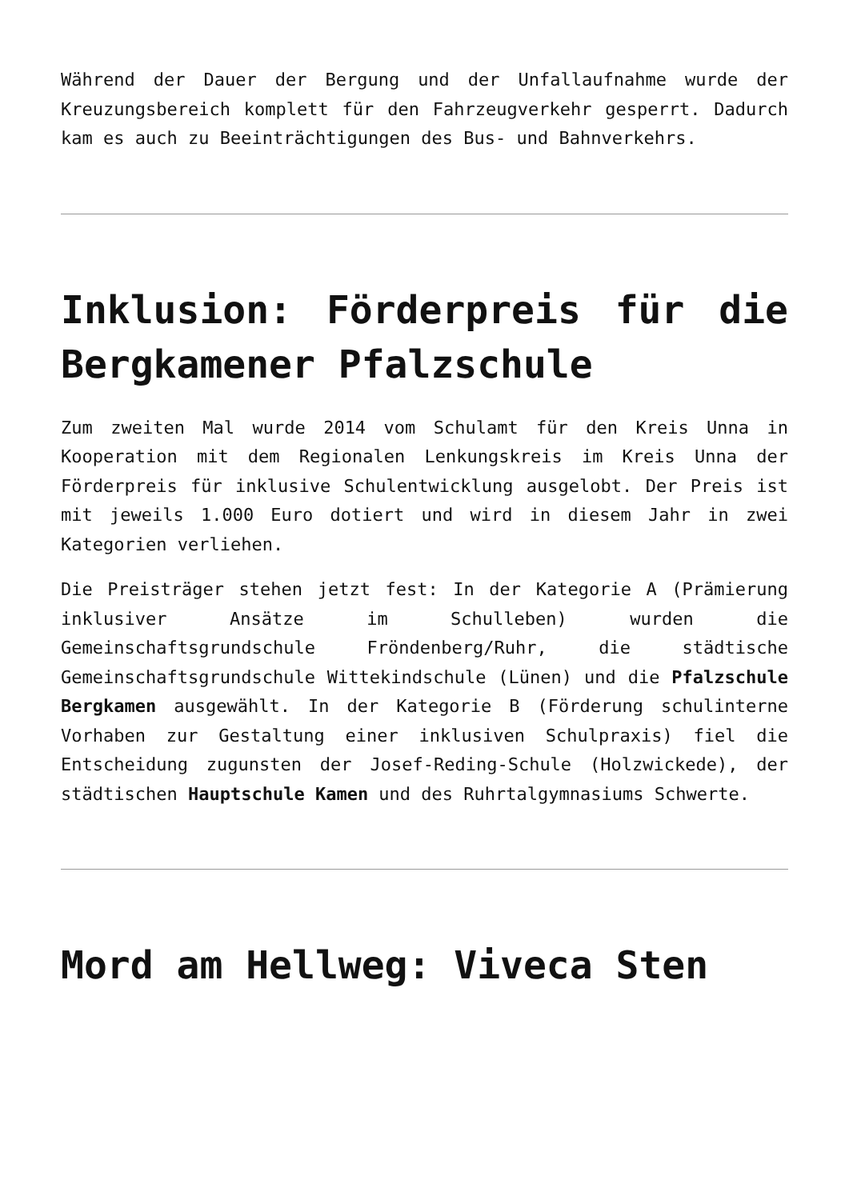Während der Dauer der Bergung und der Unfallaufnahme wurde der Kreuzungsbereich komplett für den Fahrzeugverkehr gesperrt. Dadurch kam es auch zu Beeinträchtigungen des Bus- und Bahnverkehrs.
Inklusion: Förderpreis für die Bergkamener Pfalzschule
Zum zweiten Mal wurde 2014 vom Schulamt für den Kreis Unna in Kooperation mit dem Regionalen Lenkungskreis im Kreis Unna der Förderpreis für inklusive Schulentwicklung ausgelobt. Der Preis ist mit jeweils 1.000 Euro dotiert und wird in diesem Jahr in zwei Kategorien verliehen.
Die Preisträger stehen jetzt fest: In der Kategorie A (Prämierung inklusiver Ansätze im Schulleben) wurden die Gemeinschaftsgrundschule Fröndenberg/Ruhr, die städtische Gemeinschaftsgrundschule Wittekindschule (Lünen) und die Pfalzschule Bergkamen ausgewählt. In der Kategorie B (Förderung schulinterne Vorhaben zur Gestaltung einer inklusiven Schulpraxis) fiel die Entscheidung zugunsten der Josef-Reding-Schule (Holzwickede), der städtischen Hauptschule Kamen und des Ruhrtalgymnasiums Schwerte.
Mord am Hellweg: Viveca Sten